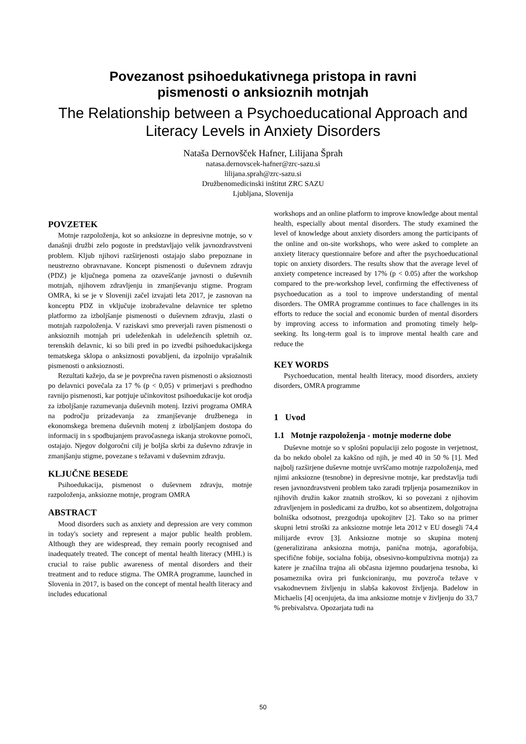Povezanost psihoedukativnega pristopa in ravni
pismenosti o anksioznih motnjah
The Relationship between a Psychoeducational Approach and
Literacy Levels in Anxiety Disorders
Nataša Dernovšček Hafner, Lilijana Šprah
natasa.dernovscek-hafner@zrc-sazu.si
lilijana.sprah@zrc-sazu.si
Družbenomedicinski inštitut ZRC SAZU
Ljubljana, Slovenija
POVZETEK
Motnje razpoloženja, kot so anksiozne in depresivne motnje, so v današnji družbi zelo pogoste in predstavljajo velik javnozdravstveni problem. Kljub njihovi razširjenosti ostajajo slabo prepoznane in neustrezno obravnavane. Koncept pismenosti o duševnem zdravju (PDZ) je ključnega pomena za ozaveščanje javnosti o duševnih motnjah, njihovem zdravljenju in zmanjševanju stigme. Program OMRA, ki se je v Sloveniji začel izvajati leta 2017, je zasnovan na konceptu PDZ in vključuje izobraževalne delavnice ter spletno platformo za izboljšanje pismenosti o duševnem zdravju, zlasti o motnjah razpoloženja. V raziskavi smo preverjali raven pismenosti o anksioznih motnjah pri udeleženkah in udeležencih spletnih oz. terenskih delavnic, ki so bili pred in po izvedbi psihoedukacijskega tematskega sklopa o anksiznosti povabljeni, da izpolnijo vprašalnik pismenosti o anksioznosti.
Rezultati kažejo, da se je povprečna raven pismenosti o aksioznosti po delavnici povečala za 17 % (p < 0,05) v primerjavi s predhodno ravnijo pismenosti, kar potrjuje učinkovitost psihoedukacije kot orodja za izboljšanje razumevanja duševnih motenj. Izzivi programa OMRA na področju prizadevanja za zmanjševanje družbenega in ekonomskega bremena duševnih motenj z izboljšanjem dostopa do informacij in s spodbujanjem pravočasnega iskanja strokovne pomoči, ostajajo. Njegov dolgoročni cilj je boljša skrbi za duševno zdravje in zmanjšanju stigme, povezane s težavami v duševnim zdravju.
KLJUČNE BESEDE
Psihoedukacija, pismenost o duševnem zdravju, motnje razpoloženja, anksiozne motnje, program OMRA
ABSTRACT
Mood disorders such as anxiety and depression are very common in today's society and represent a major public health problem. Although they are widespread, they remain poorly recognised and inadequately treated. The concept of mental health literacy (MHL) is crucial to raise public awareness of mental disorders and their treatment and to reduce stigma. The OMRA programme, launched in Slovenia in 2017, is based on the concept of mental health literacy and includes educational
workshops and an online platform to improve knowledge about mental health, especially about mental disorders. The study examined the level of knowledge about anxiety disorders among the participants of the online and on-site workshops, who were asked to complete an anxiety literacy questionnaire before and after the psychoeducational topic on anxiety disorders. The results show that the average level of anxiety competence increased by 17% (p < 0.05) after the workshop compared to the pre-workshop level, confirming the effectiveness of psychoeducation as a tool to improve understanding of mental disorders. The OMRA programme continues to face challenges in its efforts to reduce the social and economic burden of mental disorders by improving access to information and promoting timely help-seeking. Its long-term goal is to improve mental health care and reduce the
KEY WORDS
Psychoeducation, mental health literacy, mood disorders, anxiety disorders, OMRA programme
1 Uvod
1.1 Motnje razpoloženja - motnje moderne dobe
Duševne motnje so v splošni populaciji zelo pogoste in verjetnost, da bo nekdo obolel za kakšno od njih, je med 40 in 50 % [1]. Med najbolj razširjene duševne motnje uvrščamo motnje razpoloženja, med njimi anksiozne (tesnobne) in depresivne motnje, kar predstavlja tudi resen javnozdravstveni problem tako zaradi trpljenja posameznikov in njihovih družin kakor znatnih stroškov, ki so povezani z njihovim zdravljenjem in posledicami za družbo, kot so absentizem, dolgotrajna bolniška odsotnost, prezgodnja upokojitev [2]. Tako so na primer skupni letni stroški za anksiozne motnje leta 2012 v EU dosegli 74,4 milijarde evrov [3]. Anksiozne motnje so skupina motenj (generalizirana anksiozna motnja, panična motnja, agorafobija, specifične fobije, socialna fobija, obsesivno-kompulzivna motnja) za katere je značilna trajna ali občasna izjemno poudarjena tesnoba, ki posameznika ovira pri funkcioniranju, mu povzroča težave v vsakodnevnem življenju in slabša kakovost življenja. Badelow in Michaelis [4] ocenjujeta, da ima anksiozne motnje v življenju do 33,7 % prebivalstva. Opozarjata tudi na
50